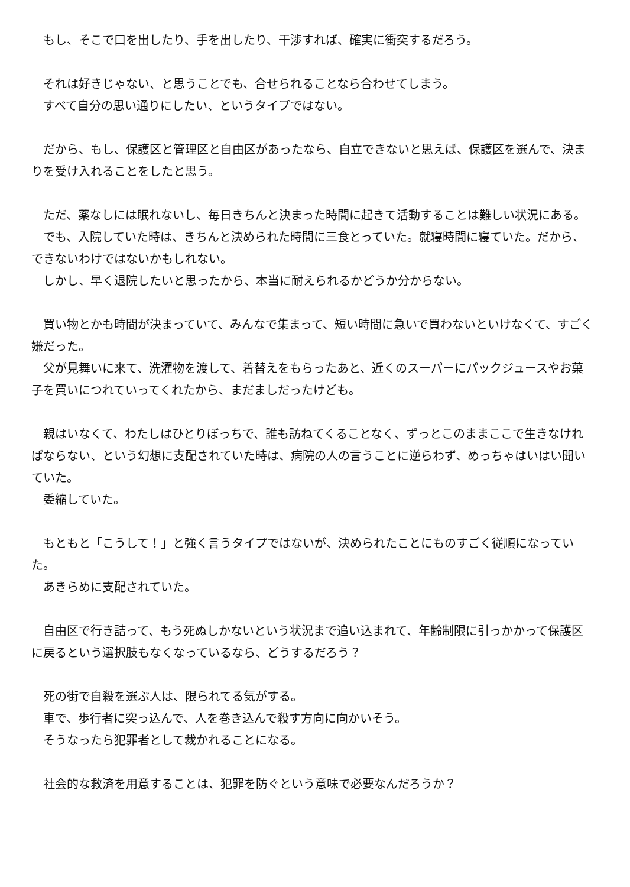もし、そこで口を出したり、手を出したり、干渉すれば、確実に衝突するだろう。
　それは好きじゃない、と思うことでも、合せられることなら合わせてしまう。
　すべて自分の思い通りにしたい、というタイプではない。
　だから、もし、保護区と管理区と自由区があったなら、自立できないと思えば、保護区を選んで、決まりを受け入れることをしたと思う。
　ただ、薬なしには眠れないし、毎日きちんと決まった時間に起きて活動することは難しい状況にある。
　でも、入院していた時は、きちんと決められた時間に三食とっていた。就寝時間に寝ていた。だから、できないわけではないかもしれない。
　しかし、早く退院したいと思ったから、本当に耐えられるかどうか分からない。
　買い物とかも時間が決まっていて、みんなで集まって、短い時間に急いで買わないといけなくて、すごく嫌だった。
　父が見舞いに来て、洗濯物を渡して、着替えをもらったあと、近くのスーパーにパックジュースやお菓子を買いにつれていってくれたから、まだましだったけども。
　親はいなくて、わたしはひとりぼっちで、誰も訪ねてくることなく、ずっとこのままここで生きなければならない、という幻想に支配されていた時は、病院の人の言うことに逆らわず、めっちゃはいはい聞いていた。
　委縮していた。
　もともと「こうして！」と強く言うタイプではないが、決められたことにものすごく従順になっていた。
　あきらめに支配されていた。
　自由区で行き詰って、もう死ぬしかないという状況まで追い込まれて、年齢制限に引っかかって保護区に戻るという選択肢もなくなっているなら、どうするだろう？
　死の街で自殺を選ぶ人は、限られてる気がする。
　車で、歩行者に突っ込んで、人を巻き込んで殺す方向に向かいそう。
　そうなったら犯罪者として裁かれることになる。
　社会的な救済を用意することは、犯罪を防ぐという意味で必要なんだろうか？